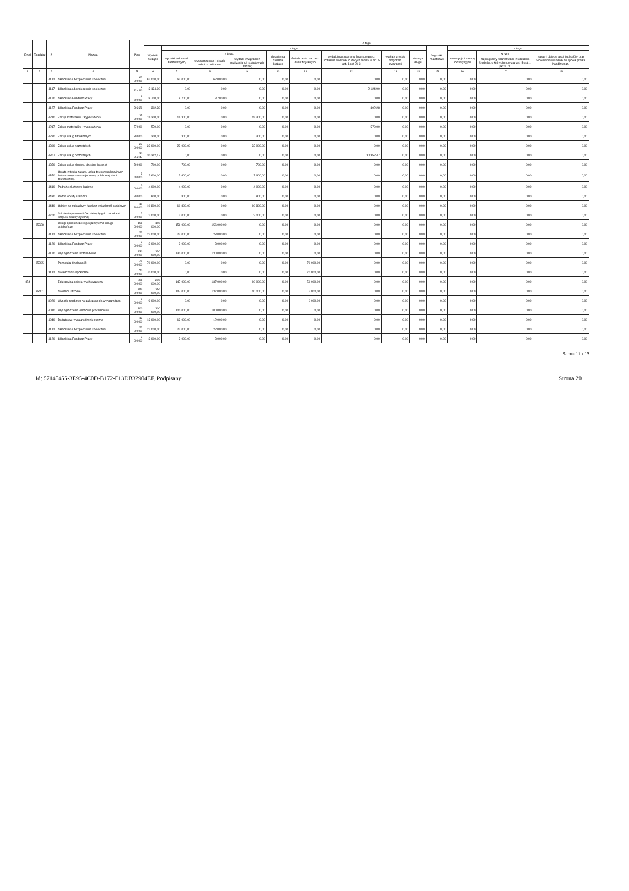| Dział | Rozdział | § | Nazwa | Plan | Z tego | | | | | | | | | | | | |
| --- | --- | --- | --- | --- | --- | --- | --- | --- | --- | --- | --- | --- | --- | --- | --- | --- | --- |
| | | | | | Wydatki bieżące | z tego: | | | | | | | | Wydatki majątkowe | z tego: | | |
| | | | | | | wydatki jednostek budżetowych, | z tego: | | dotacje na zadania bieżące | świadczenia na rzecz osób fizycznych; | wydatki na programy finansowane z udziałem środków, o których mowa w art. 5 ust. 1 pkt 2 i 3 | wypłaty z tytułu poręczeń i gwarancji | obsługa długu | | inwestycje i zakupy inwestycyjne | w tym: | zakup i objęcie akcji i udziałów oraz wniesienie wkładów do spółek prawa handlowego. |
| | | | | | | | wynagrodzenia i składki od nich naliczane | wydatki związane z realizacją ich statutowych zadań; | | | | | | | | na programy finansowane z udziałem środków, o których mowa w art. 5 ust. 1 pkt 2 i 3, | |
| 1 | 2 | 3 | 4 | 5 | 6 | 7 | 8 | 9 | 10 | 11 | 12 | 13 | 14 | 15 | 16 | 17 | 18 |
| | | 4110 | Składki na ubezpieczenia społeczne | 62 000,00 | 62 000,00 | 62 000,00 | 62 000,00 | 0,00 | 0,00 | 0,00 | 0,00 | 0,00 | 0,00 | 0,00 | 0,00 | 0,00 | 0,00 |
| | | 4117 | Składki na ubezpieczenia społeczne | 2 124,90 | 2 124,90 | 0,00 | 0,00 | 0,00 | 0,00 | 0,00 | 2 124,90 | 0,00 | 0,00 | 0,00 | 0,00 | 0,00 | 0,00 |
| | | 4120 | Składki na Fundusz Pracy | 8 700,00 | 8 700,00 | 8 700,00 | 8 700,00 | 0,00 | 0,00 | 0,00 | 0,00 | 0,00 | 0,00 | 0,00 | 0,00 | 0,00 | 0,00 |
| | | 4127 | Składki na Fundusz Pracy | 302,28 | 302,28 | 0,00 | 0,00 | 0,00 | 0,00 | 0,00 | 302,28 | 0,00 | 0,00 | 0,00 | 0,00 | 0,00 | 0,00 |
| | | 4210 | Zakup materiałów i wyposażenia | 15 300,00 | 15 300,00 | 15 300,00 | 0,00 | 15 300,00 | 0,00 | 0,00 | 0,00 | 0,00 | 0,00 | 0,00 | 0,00 | 0,00 | 0,00 |
| | | 4217 | Zakup materiałów i wyposażenia | 570,00 | 570,00 | 0,00 | 0,00 | 0,00 | 0,00 | 0,00 | 570,00 | 0,00 | 0,00 | 0,00 | 0,00 | 0,00 | 0,00 |
| | | 4280 | Zakup usług zdrowotnych | 300,00 | 300,00 | 300,00 | 0,00 | 300,00 | 0,00 | 0,00 | 0,00 | 0,00 | 0,00 | 0,00 | 0,00 | 0,00 | 0,00 |
| | | 4300 | Zakup usług pozostałych | 23 000,00 | 23 000,00 | 23 000,00 | 0,00 | 23 000,00 | 0,00 | 0,00 | 0,00 | 0,00 | 0,00 | 0,00 | 0,00 | 0,00 | 0,00 |
| | | 4307 | Zakup usług pozostałych | 30 352,47 | 30 352,47 | 0,00 | 0,00 | 0,00 | 0,00 | 0,00 | 30 352,47 | 0,00 | 0,00 | 0,00 | 0,00 | 0,00 | 0,00 |
| | | 4350 | Zakup usług dostępu do sieci Internet | 700,00 | 700,00 | 700,00 | 0,00 | 700,00 | 0,00 | 0,00 | 0,00 | 0,00 | 0,00 | 0,00 | 0,00 | 0,00 | 0,00 |
| | | 4370 | Opłata z tytułu zakupu usług telekomunikacyjnych świadczonych w stacjonarnej publicznej sieci telefonicznej. | 3 600,00 | 3 600,00 | 3 600,00 | 0,00 | 3 600,00 | 0,00 | 0,00 | 0,00 | 0,00 | 0,00 | 0,00 | 0,00 | 0,00 | 0,00 |
| | | 4410 | Podróże służbowe krajowe | 4 000,00 | 4 000,00 | 4 000,00 | 0,00 | 4 000,00 | 0,00 | 0,00 | 0,00 | 0,00 | 0,00 | 0,00 | 0,00 | 0,00 | 0,00 |
| | | 4430 | Różne opłaty i składki | 800,00 | 800,00 | 800,00 | 0,00 | 800,00 | 0,00 | 0,00 | 0,00 | 0,00 | 0,00 | 0,00 | 0,00 | 0,00 | 0,00 |
| | | 4440 | Odpisy na zakładowy fundusz świadczeń socjalnych | 10 800,00 | 10 800,00 | 10 800,00 | 0,00 | 10 800,00 | 0,00 | 0,00 | 0,00 | 0,00 | 0,00 | 0,00 | 0,00 | 0,00 | 0,00 |
| | | 4700 | Szkolenia pracowników niebędących członkami korpusu służby cywilnej | 2 000,00 | 2 000,00 | 2 000,00 | 0,00 | 2 000,00 | 0,00 | 0,00 | 0,00 | 0,00 | 0,00 | 0,00 | 0,00 | 0,00 | 0,00 |
| | 85228 | | Usługi opiekuńcze i specjalistyczne usługi opiekuńcze | 156 000,00 | 156 000,00 | 156 000,00 | 156 000,00 | 0,00 | 0,00 | 0,00 | 0,00 | 0,00 | 0,00 | 0,00 | 0,00 | 0,00 | 0,00 |
| | | 4110 | Składki na ubezpieczenia społeczne | 23 000,00 | 23 000,00 | 23 000,00 | 23 000,00 | 0,00 | 0,00 | 0,00 | 0,00 | 0,00 | 0,00 | 0,00 | 0,00 | 0,00 | 0,00 |
| | | 4120 | Składki na Fundusz Pracy | 3 000,00 | 3 000,00 | 3 000,00 | 3 000,00 | 0,00 | 0,00 | 0,00 | 0,00 | 0,00 | 0,00 | 0,00 | 0,00 | 0,00 | 0,00 |
| | | 4170 | Wynagrodzenia bezosobowe | 130 000,00 | 130 000,00 | 130 000,00 | 130 000,00 | 0,00 | 0,00 | 0,00 | 0,00 | 0,00 | 0,00 | 0,00 | 0,00 | 0,00 | 0,00 |
| | 85295 | | Pozostała działalność | 70 000,00 | 70 000,00 | 0,00 | 0,00 | 0,00 | 0,00 | 70 000,00 | 0,00 | 0,00 | 0,00 | 0,00 | 0,00 | 0,00 | 0,00 |
| | | 3110 | Świadczenia społeczne | 70 000,00 | 70 000,00 | 0,00 | 0,00 | 0,00 | 0,00 | 70 000,00 | 0,00 | 0,00 | 0,00 | 0,00 | 0,00 | 0,00 | 0,00 |
| 854 | | | Edukacyjna opieka wychowawcza | 206 000,00 | 206 000,00 | 147 000,00 | 137 000,00 | 10 000,00 | 0,00 | 59 000,00 | 0,00 | 0,00 | 0,00 | 0,00 | 0,00 | 0,00 | 0,00 |
| | 85401 | | Świetlice szkolne | 156 000,00 | 156 000,00 | 147 000,00 | 137 000,00 | 10 000,00 | 0,00 | 9 000,00 | 0,00 | 0,00 | 0,00 | 0,00 | 0,00 | 0,00 | 0,00 |
| | | 3020 | Wydatki osobowe niezaliczone do wynagrodzeń | 9 000,00 | 9 000,00 | 0,00 | 0,00 | 0,00 | 0,00 | 9 000,00 | 0,00 | 0,00 | 0,00 | 0,00 | 0,00 | 0,00 | 0,00 |
| | | 4010 | Wynagrodzenia osobowe pracowników | 100 000,00 | 100 000,00 | 100 000,00 | 100 000,00 | 0,00 | 0,00 | 0,00 | 0,00 | 0,00 | 0,00 | 0,00 | 0,00 | 0,00 | 0,00 |
| | | 4040 | Dodatkowe wynagrodzenie roczne | 12 000,00 | 12 000,00 | 12 000,00 | 12 000,00 | 0,00 | 0,00 | 0,00 | 0,00 | 0,00 | 0,00 | 0,00 | 0,00 | 0,00 | 0,00 |
| | | 4110 | Składki na ubezpieczenia społeczne | 22 000,00 | 22 000,00 | 22 000,00 | 22 000,00 | 0,00 | 0,00 | 0,00 | 0,00 | 0,00 | 0,00 | 0,00 | 0,00 | 0,00 | 0,00 |
| | | 4120 | Składki na Fundusz Pracy | 3 000,00 | 3 000,00 | 3 000,00 | 3 000,00 | 0,00 | 0,00 | 0,00 | 0,00 | 0,00 | 0,00 | 0,00 | 0,00 | 0,00 | 0,00 |
Strona 11 z 13
Id: 57145455-3E95-4C0D-B172-F13DB32904EF. Podpisany Strona 20